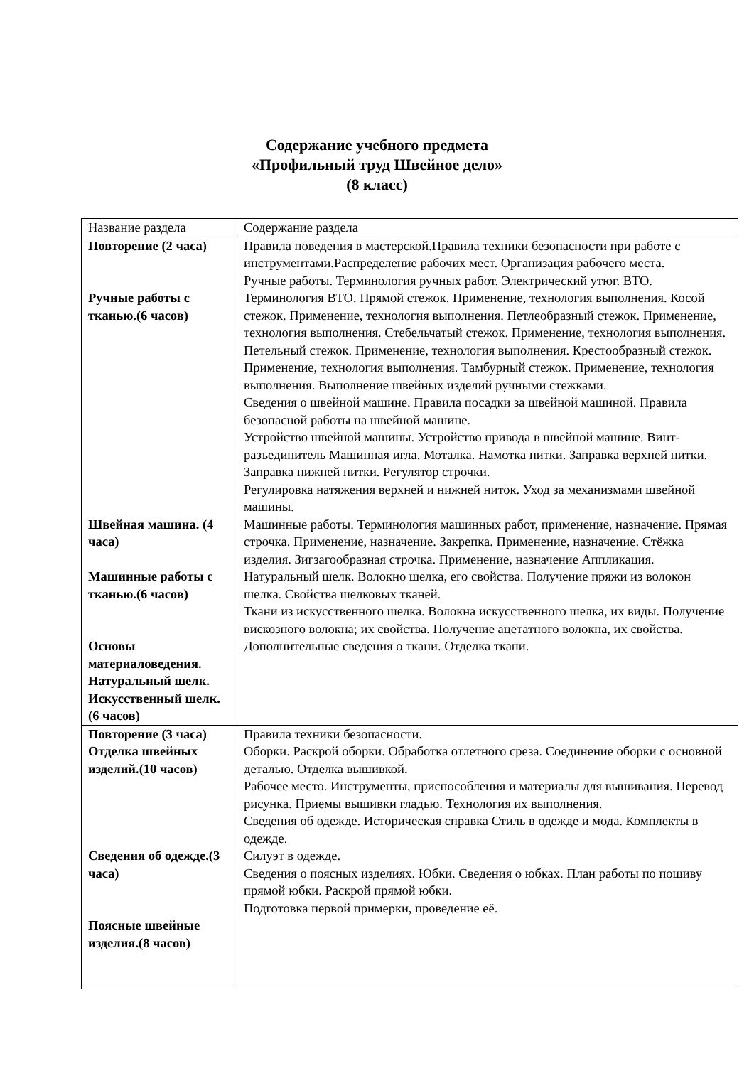Содержание учебного предмета
«Профильный труд Швейное дело»
(8 класс)
| Название раздела | Содержание раздела |
| Повторение (2 часа) Ручные работы с тканью.(6 часов) Швейная машина. (4 часа) Машинные работы с тканью.(6 часов) Основы материаловедения. Натуральный шелк. Искусственный шелк.(6 часов) | Правила поведения в мастерской.Правила техники безопасности при работе с инструментами.Распределение рабочих мест. Организация рабочего места. Ручные работы. Терминология ручных работ. Электрический утюг. ВТО. Терминология ВТО. Прямой стежок. Применение, технология выполнения. Косой стежок. Применение, технология выполнения. Петлеобразный стежок. Применение, технология выполнения. Стебельчатый стежок. Применение, технология выполнения. Петельный стежок. Применение, технология выполнения. Крестообразный стежок. Применение, технология выполнения. Тамбурный стежок. Применение, технология выполнения. Выполнение швейных изделий ручными стежками. Сведения о швейной машине. Правила посадки за швейной машиной. Правила безопасной работы на швейной машине. Устройство швейной машины. Устройство привода в швейной машине. Винт-разъединитель Машинная игла. Моталка. Намотка нитки. Заправка верхней нитки. Заправка нижней нитки. Регулятор строчки. Регулировка натяжения верхней и нижней ниток. Уход за механизмами швейной машины. Машинные работы. Терминология машинных работ, применение, назначение. Прямая строчка. Применение, назначение. Закрепка. Применение, назначение. Стёжка изделия. Зигзагообразная строчка. Применение, назначение Аппликация. Натуральный шелк. Волокно шелка, его свойства. Получение пряжи из волокон шелка. Свойства шелковых тканей. Ткани из искусственного шелка. Волокна искусственного шелка, их виды. Получение вискозного волокна; их свойства. Получение ацетатного волокна, их свойства. Дополнительные сведения о ткани. Отделка ткани. |
| Повторение (3 часа) Отделка швейных изделий.(10 часов) Сведения об одежде.(3 часа) Поясные швейные изделия.(8 часов) | Правила техники безопасности. Оборки. Раскрой оборки. Обработка отлетного среза. Соединение оборки с основной деталью. Отделка вышивкой. Рабочее место. Инструменты, приспособления и материалы для вышивания. Перевод рисунка. Приемы вышивки гладью. Технология их выполнения. Сведения об одежде. Историческая справка Стиль в одежде и мода. Комплекты в одежде. Силуэт в одежде. Сведения о поясных изделиях. Юбки. Сведения о юбках. План работы по пошиву прямой юбки. Раскрой прямой юбки. Подготовка первой примерки, проведение её. |